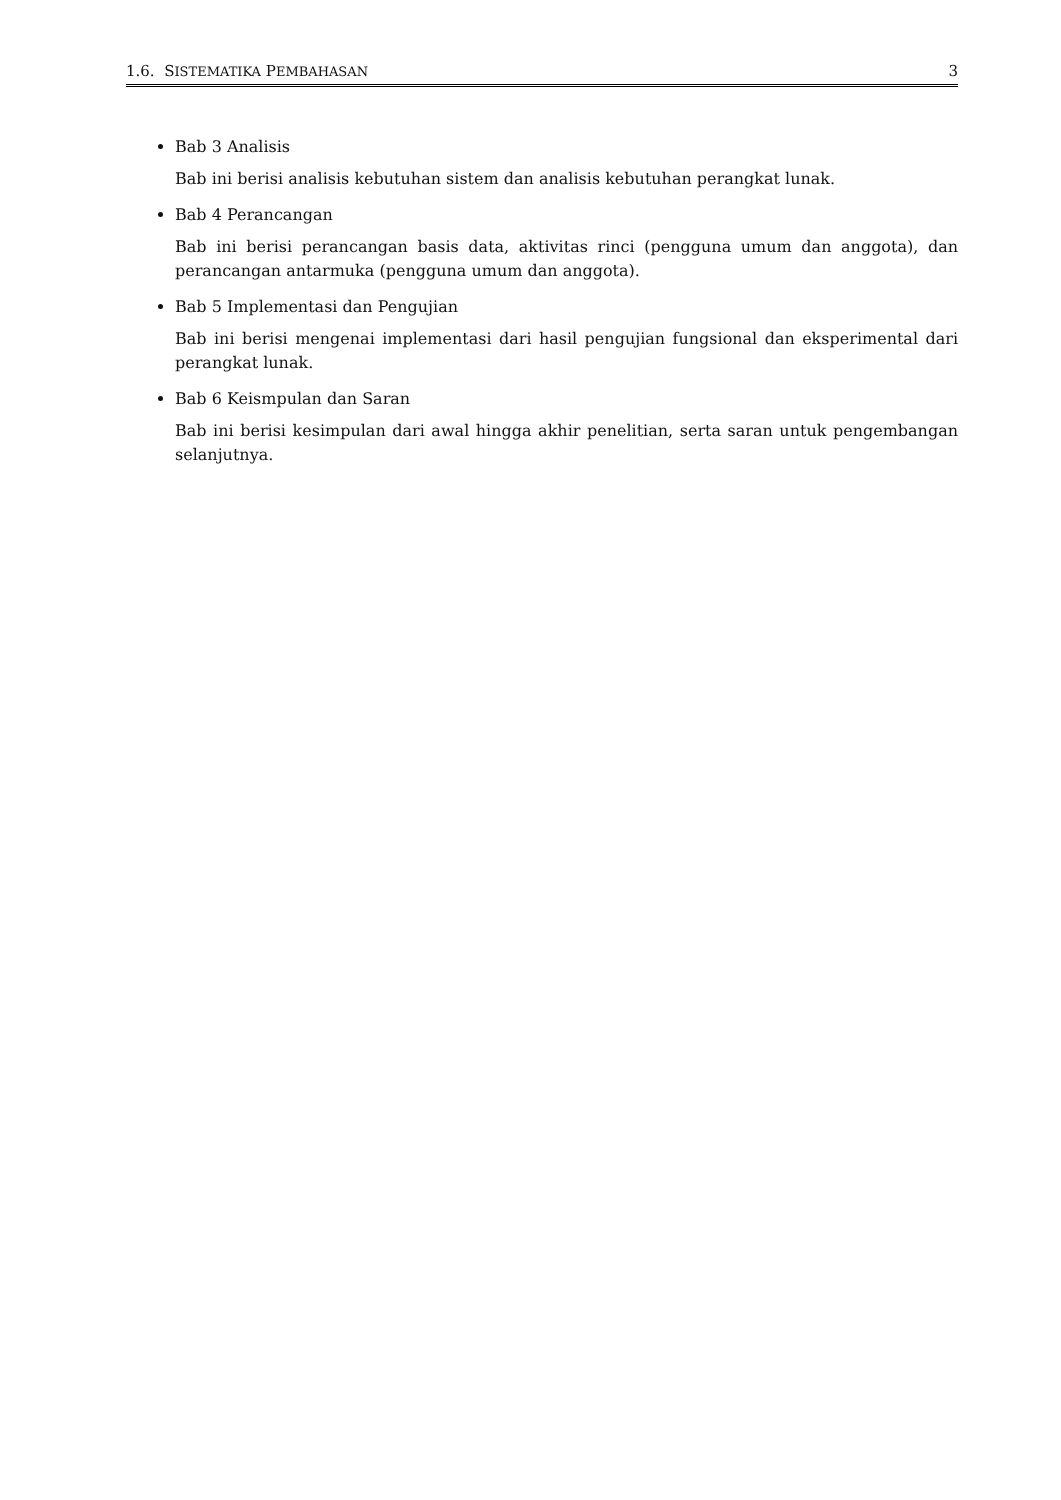1.6. SISTEMATIKA PEMBAHASAN 3
Bab 3 Analisis
Bab ini berisi analisis kebutuhan sistem dan analisis kebutuhan perangkat lunak.
Bab 4 Perancangan
Bab ini berisi perancangan basis data, aktivitas rinci (pengguna umum dan anggota), dan perancangan antarmuka (pengguna umum dan anggota).
Bab 5 Implementasi dan Pengujian
Bab ini berisi mengenai implementasi dari hasil pengujian fungsional dan eksperimental dari perangkat lunak.
Bab 6 Keismpulan dan Saran
Bab ini berisi kesimpulan dari awal hingga akhir penelitian, serta saran untuk pengembangan selanjutnya.